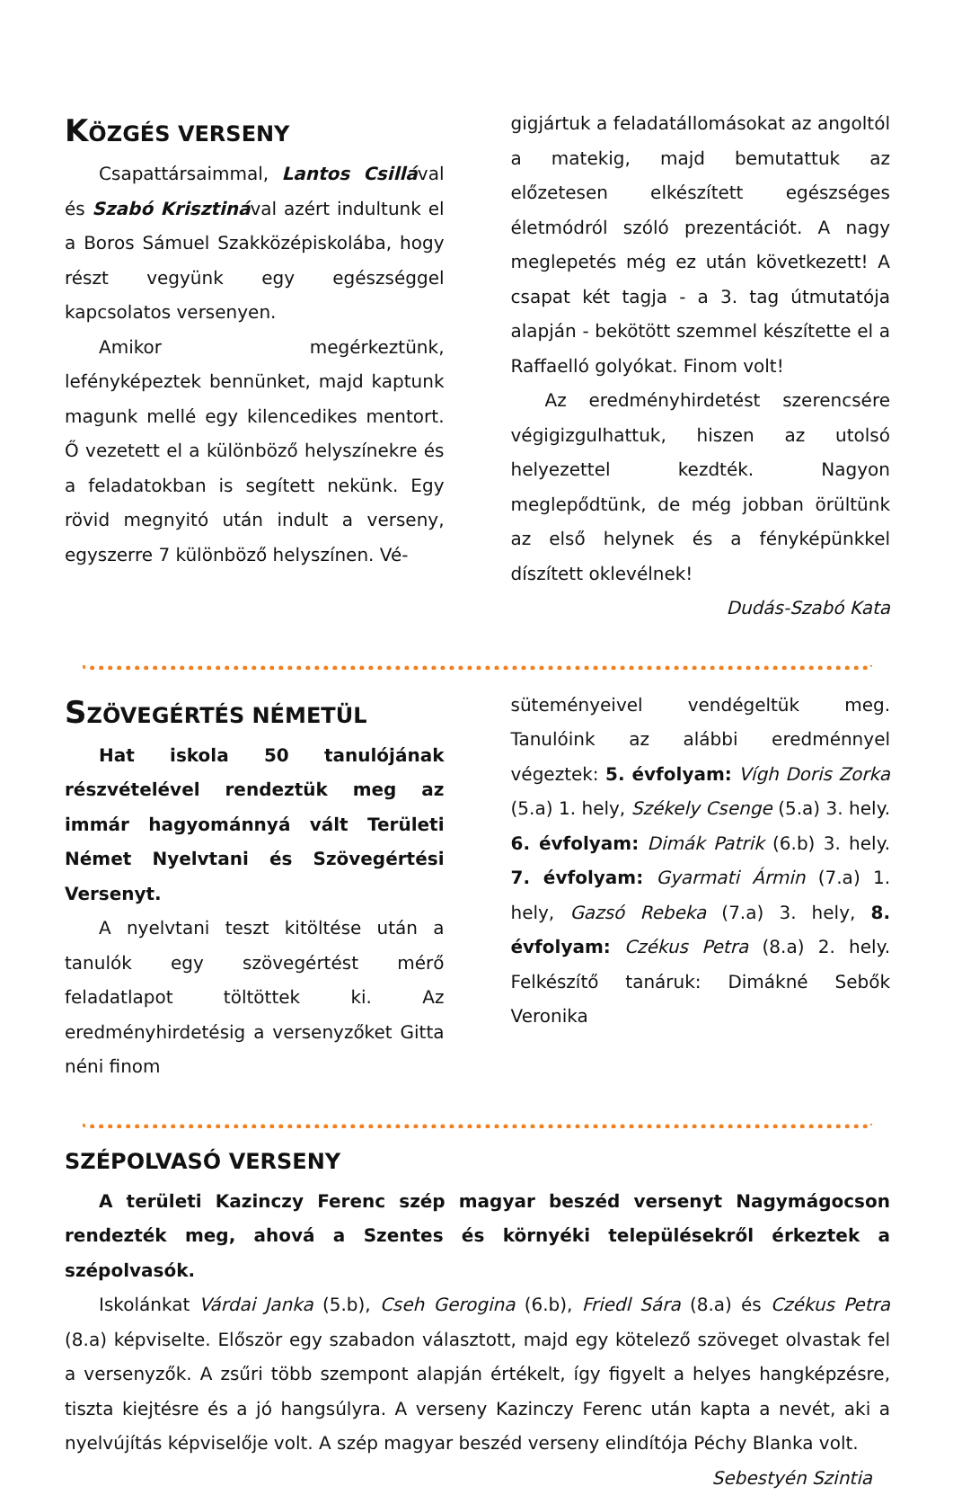KÖZGÉS VERSENY
Csapattársaimmal, Lantos Csillával és Szabó Krisztinával azért indultunk el a Boros Sámuel Szakközépiskolába, hogy részt vegyünk egy egészséggel kapcsolatos versenyen.
Amikor megérkeztünk, lefényképeztek bennünket, majd kaptunk magunk mellé egy kilencedikes mentort. Ő vezetett el a különböző helyszínekre és a feladatokban is segített nekünk. Egy rövid megnyitó után indult a verseny, egyszerre 7 különböző helyszínen. Vé-
gigjártuk a feladatállomásokat az angoltól a matekig, majd bemutattuk az előzetesen elkészített egészséges életmódról szóló prezentációt. A nagy meglepetés még ez után következett! A csapat két tagja - a 3. tag útmutatója alapján - bekötött szemmel készítette el a Raffaelló golyókat. Finom volt!
Az eredményhirdetést szerencsére végigizgulhattuk, hiszen az utolsó helyezettel kezdték. Nagyon meglepődtünk, de még jobban örültünk az első helynek és a fényképünkkel díszített oklevélnek! Dudás-Szabó Kata
SZÖVEGÉRTÉS NÉMETÜL
Hat iskola 50 tanulójának részvételével rendeztük meg az immár hagyománnyá vált Területi Német Nyelvtani és Szövegértési Versenyt.
A nyelvtani teszt kitöltése után a tanulók egy szövegértést mérő feladatlapot töltöttek ki. Az eredményhirdetésig a versenyzőket Gitta néni finom
süteményeivel vendégeltük meg. Tanulóink az alábbi eredménnyel végeztek: 5. évfolyam: Vígh Doris Zorka (5.a) 1. hely, Székely Csenge (5.a) 3. hely. 6. évfolyam: Dimák Patrik (6.b) 3. hely. 7. évfolyam: Gyarmati Ármin (7.a) 1. hely, Gazsó Rebeka (7.a) 3. hely, 8. évfolyam: Czékus Petra (8.a) 2. hely. Felkészítő tanáruk: Dimákné Sebők Veronika
SZÉPOLVASÓ VERSENY
A területi Kazinczy Ferenc szép magyar beszéd versenyt Nagymágocson rendezték meg, ahová a Szentes és környéki településekről érkeztek a szépolvasók.
Iskolánkat Várdai Janka (5.b), Cseh Gerogina (6.b), Friedl Sára (8.a) és Czékus Petra (8.a) képviselte. Először egy szabadon választott, majd egy kötelező szöveget olvastak fel a versenyzők. A zsűri több szempont alapján értékelt, így figyelt a helyes hangképzésre, tiszta kiejtésre és a jó hangsúlyra. A verseny Kazinczy Ferenc után kapta a nevét, aki a nyelvújítás képviselője volt. A szép magyar beszéd verseny elindítója Péchy Blanka volt. Sebestyén Szintia